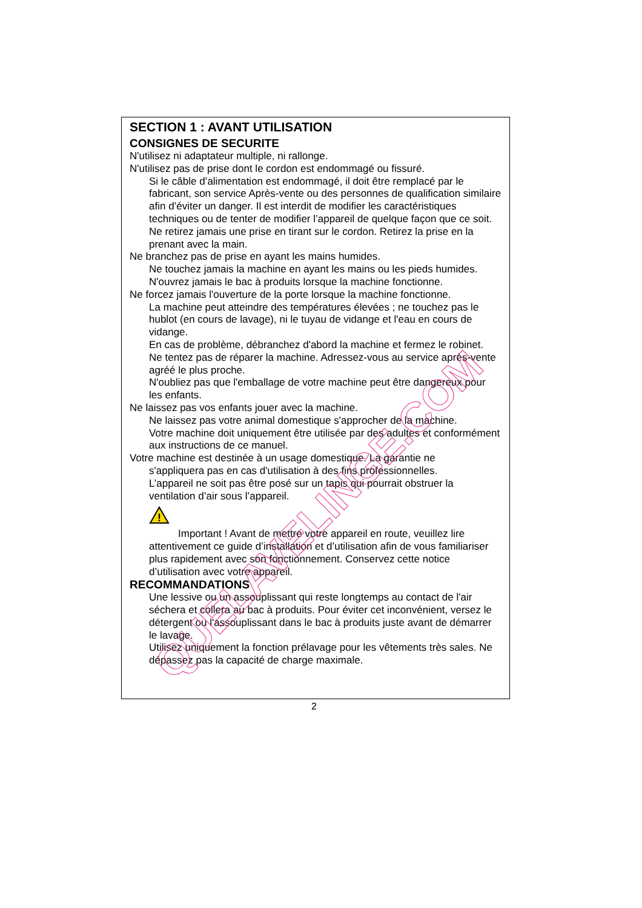SECTION 1 : AVANT UTILISATION
CONSIGNES DE SECURITE
N'utilisez ni adaptateur multiple, ni rallonge.
N'utilisez pas de prise dont le cordon est endommagé ou fissuré.
Si le câble d’alimentation est endommagé, il doit être remplacé par le fabricant, son service Après-vente ou des personnes de qualification similaire afin d’éviter un danger. Il est interdit de modifier les caractéristiques techniques ou de tenter de modifier l’appareil de quelque façon que ce soit.
Ne retirez jamais une prise en tirant sur le cordon. Retirez la prise en la prenant avec la main.
Ne branchez pas de prise en ayant les mains humides.
Ne touchez jamais la machine en ayant les mains ou les pieds humides.
N'ouvrez jamais le bac à produits lorsque la machine fonctionne.
Ne forcez jamais l'ouverture de la porte lorsque la machine fonctionne.
La machine peut atteindre des températures élevées ; ne touchez pas le hublot (en cours de lavage), ni le tuyau de vidange et l'eau en cours de vidange.
En cas de problème, débranchez d'abord la machine et fermez le robinet.
Ne tentez pas de réparer la machine. Adressez-vous au service après-vente agréé le plus proche.
N'oubliez pas que l'emballage de votre machine peut être dangereux pour les enfants.
Ne laissez pas vos enfants jouer avec la machine.
Ne laissez pas votre animal domestique s'approcher de la machine.
Votre machine doit uniquement être utilisée par des adultes et conformément aux instructions de ce manuel.
Votre machine est destinée à un usage domestique. La garantie ne
s'appliquera pas en cas d'utilisation à des fins professionnelles.
L’appareil ne soit pas être posé sur un tapis qui pourrait obstruer la ventilation d’air sous l’appareil.
!
Important ! Avant de mettre votre appareil en route, veuillez lire attentivement ce guide d’installation et d’utilisation afin de vous familiariser plus rapidement avec son fonctionnement. Conservez cette notice d’utilisation avec votre appareil.
RECOMMANDATIONS
Une lessive ou un assouplissant qui reste longtemps au contact de l'air séchera et collera au bac à produits. Pour éviter cet inconvénient, versez le détergent ou l'assouplissant dans le bac à produits juste avant de démarrer le lavage.
Utilisez uniquement la fonction prélavage pour les vêtements très sales. Ne dépassez pas la capacité de charge maximale.
2
QUELAVELINGE.COM